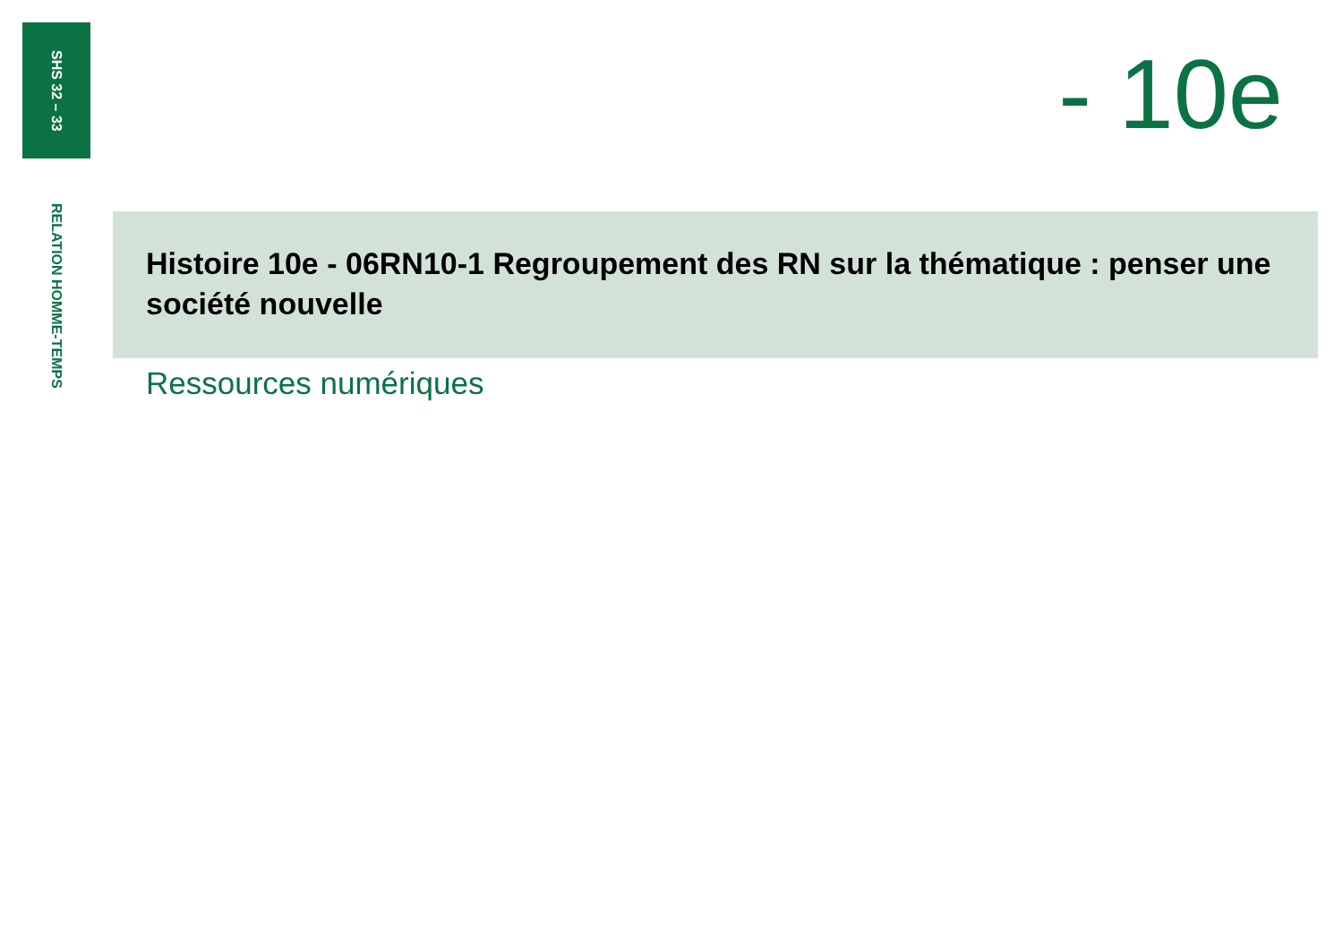SHS 32 – 33
RELATION HOMME-TEMPS
- 10e
Histoire 10e - 06RN10-1 Regroupement des RN sur la thématique : penser une société nouvelle
Ressources numériques